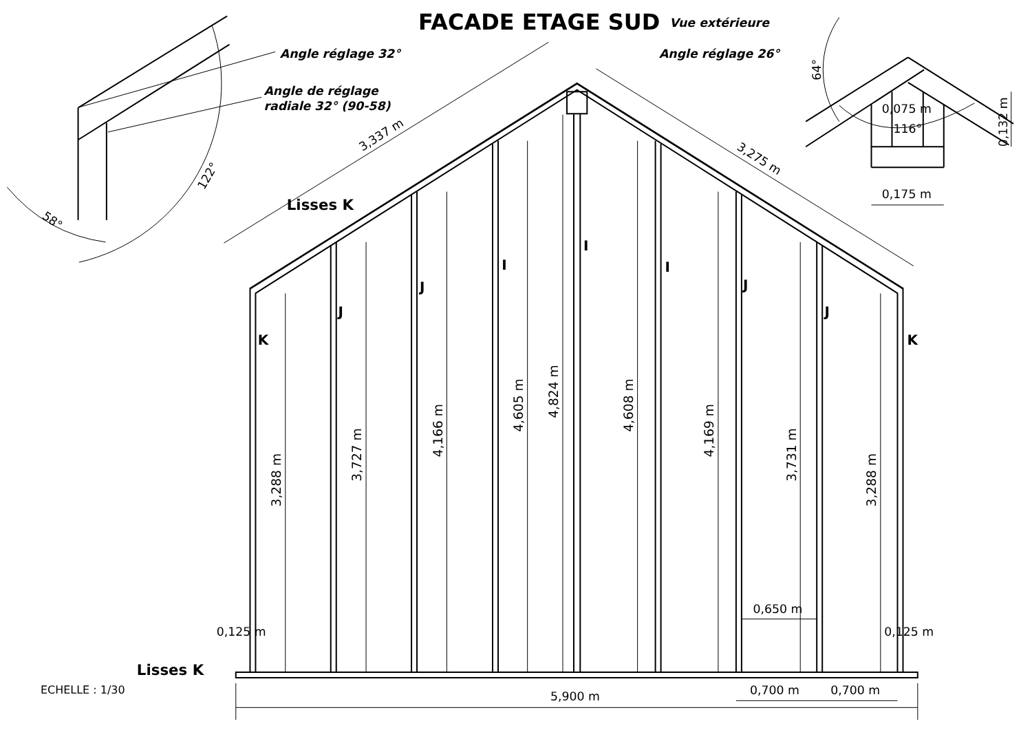FACADE ETAGE SUD
Vue extérieure
Angle réglage 32°
Angle de réglage
radiale 32° (90-58)
Angle réglage 26°
58°
122°
64°
0,075 m
116°
0,132 m
0,175 m
3,337 m
3,275 m
Lisses K
I
I
I
J
J
J
J
K
K
3,288 m
3,727 m
4,166 m
4,605 m
4,824 m
4,608 m
4,169 m
3,731 m
3,288 m
0,650 m
0,125 m
0,125 m
Lisses K
ECHELLE : 1/30
5,900 m
0,700 m
0,700 m